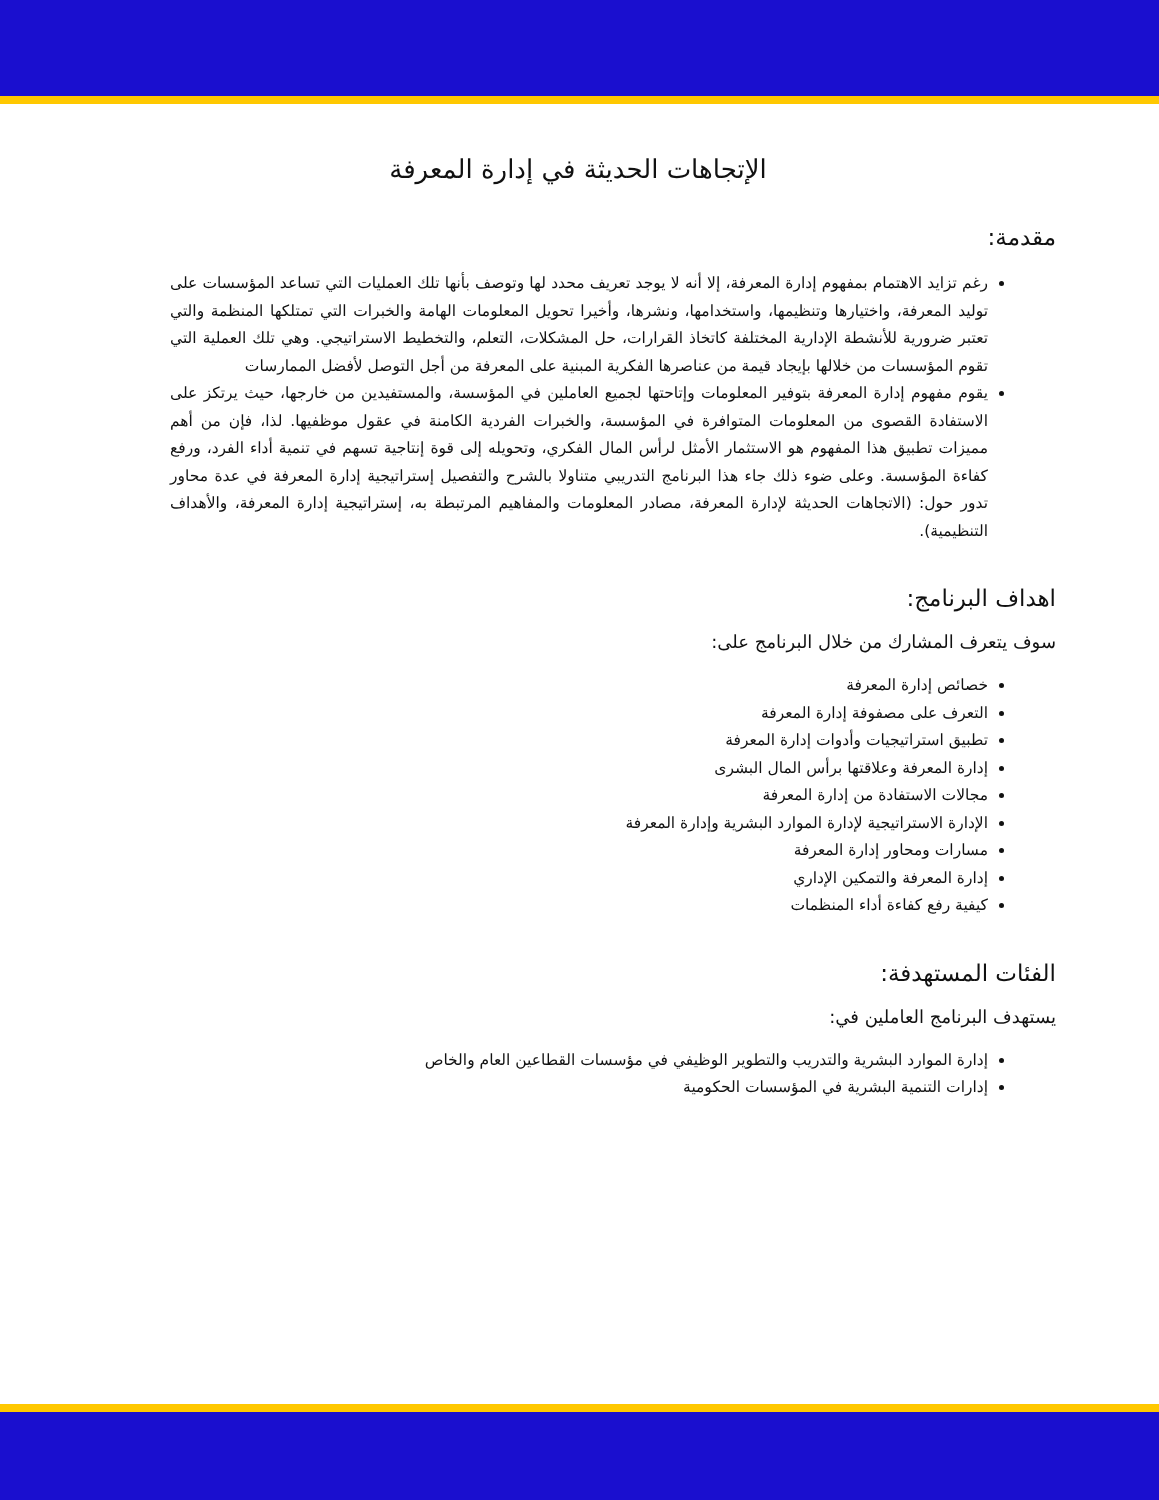الإتجاهات الحديثة في إدارة المعرفة
مقدمة:
رغم تزايد الاهتمام بمفهوم إدارة المعرفة، إلا أنه لا يوجد تعريف محدد لها وتوصف بأنها تلك العمليات التي تساعد المؤسسات على توليد المعرفة، واختيارها وتنظيمها، واستخدامها، ونشرها، وأخيرا تحويل المعلومات الهامة والخبرات التي تمتلكها المنظمة والتي تعتبر ضرورية للأنشطة الإدارية المختلفة كاتخاذ القرارات، حل المشكلات، التعلم، والتخطيط الاستراتيجي. وهي تلك العملية التي تقوم المؤسسات من خلالها بإيجاد قيمة من عناصرها الفكرية المبنية على المعرفة من أجل التوصل لأفضل الممارسات
يقوم مفهوم إدارة المعرفة بتوفير المعلومات وإتاحتها لجميع العاملين في المؤسسة، والمستفيدين من خارجها، حيث يرتكز على الاستفادة القصوى من المعلومات المتوافرة في المؤسسة، والخبرات الفردية الكامنة في عقول موظفيها. لذا، فإن من أهم مميزات تطبيق هذا المفهوم هو الاستثمار الأمثل لرأس المال الفكري، وتحويله إلى قوة إنتاجية تسهم في تنمية أداء الفرد، ورفع كفاءة المؤسسة. وعلى ضوء ذلك جاء هذا البرنامج التدريبي متناولا بالشرح والتفصيل إستراتيجية إدارة المعرفة في عدة محاور تدور حول: (الاتجاهات الحديثة لإدارة المعرفة، مصادر المعلومات والمفاهيم المرتبطة به، إستراتيجية إدارة المعرفة، والأهداف التنظيمية).
اهداف البرنامج:
سوف يتعرف المشارك من خلال البرنامج على:
خصائص إدارة المعرفة
التعرف على مصفوفة إدارة المعرفة
تطبيق استراتيجيات وأدوات إدارة المعرفة
إدارة المعرفة وعلاقتها برأس المال البشرى
مجالات الاستفادة من إدارة المعرفة
الإدارة الاستراتيجية لإدارة الموارد البشرية وإدارة المعرفة
مسارات ومحاور إدارة المعرفة
إدارة المعرفة والتمكين الإداري
كيفية رفع كفاءة أداء المنظمات
الفئات المستهدفة:
يستهدف البرنامج العاملين في:
إدارة الموارد البشرية والتدريب والتطوير الوظيفي في مؤسسات القطاعين العام والخاص
إدارات التنمية البشرية في المؤسسات الحكومية